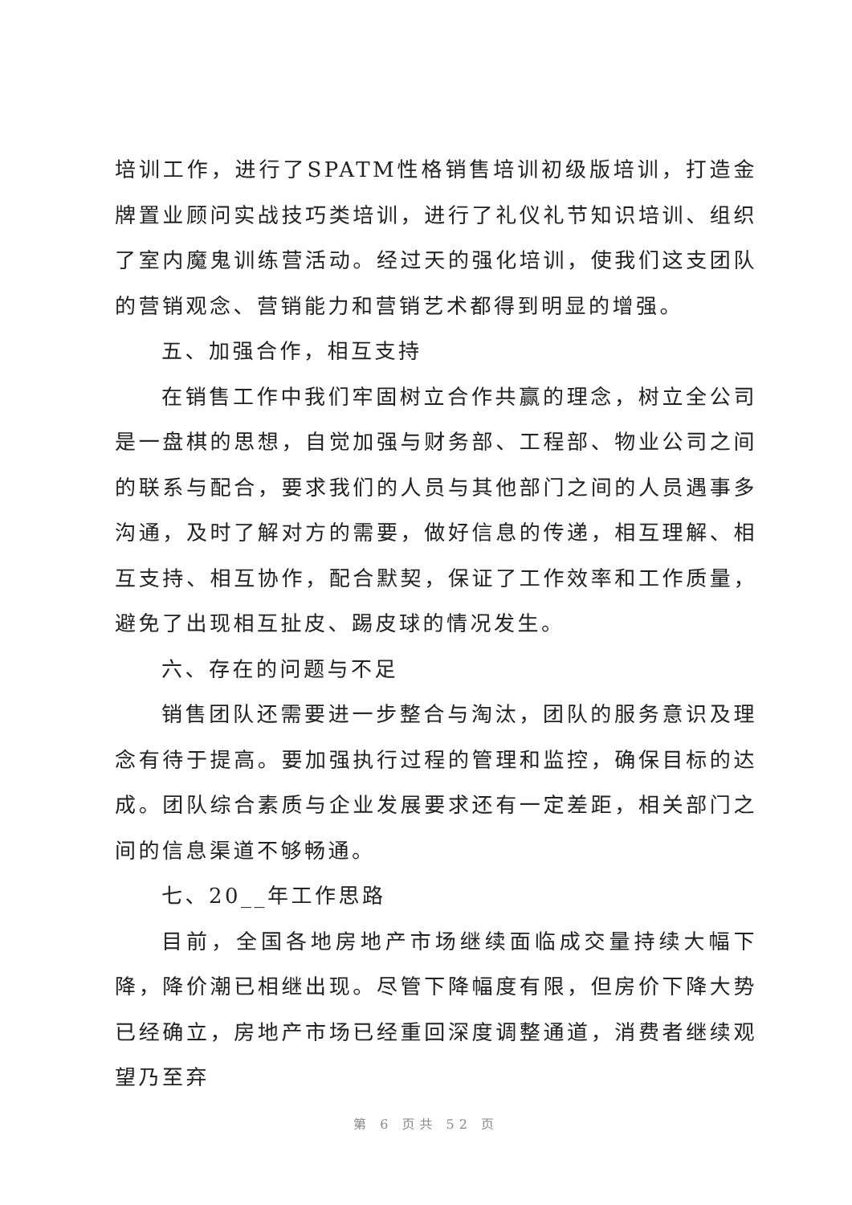培训工作，进行了SPATM性格销售培训初级版培训，打造金牌置业顾问实战技巧类培训，进行了礼仪礼节知识培训、组织了室内魔鬼训练营活动。经过天的强化培训，使我们这支团队的营销观念、营销能力和营销艺术都得到明显的增强。
五、加强合作，相互支持
在销售工作中我们牢固树立合作共赢的理念，树立全公司是一盘棋的思想，自觉加强与财务部、工程部、物业公司之间的联系与配合，要求我们的人员与其他部门之间的人员遇事多沟通，及时了解对方的需要，做好信息的传递，相互理解、相互支持、相互协作，配合默契，保证了工作效率和工作质量，避免了出现相互扯皮、踢皮球的情况发生。
六、存在的问题与不足
销售团队还需要进一步整合与淘汰，团队的服务意识及理念有待于提高。要加强执行过程的管理和监控，确保目标的达成。团队综合素质与企业发展要求还有一定差距，相关部门之间的信息渠道不够畅通。
七、20__年工作思路
目前，全国各地房地产市场继续面临成交量持续大幅下降，降价潮已相继出现。尽管下降幅度有限，但房价下降大势已经确立，房地产市场已经重回深度调整通道，消费者继续观望乃至弃
第 6 页共 52 页